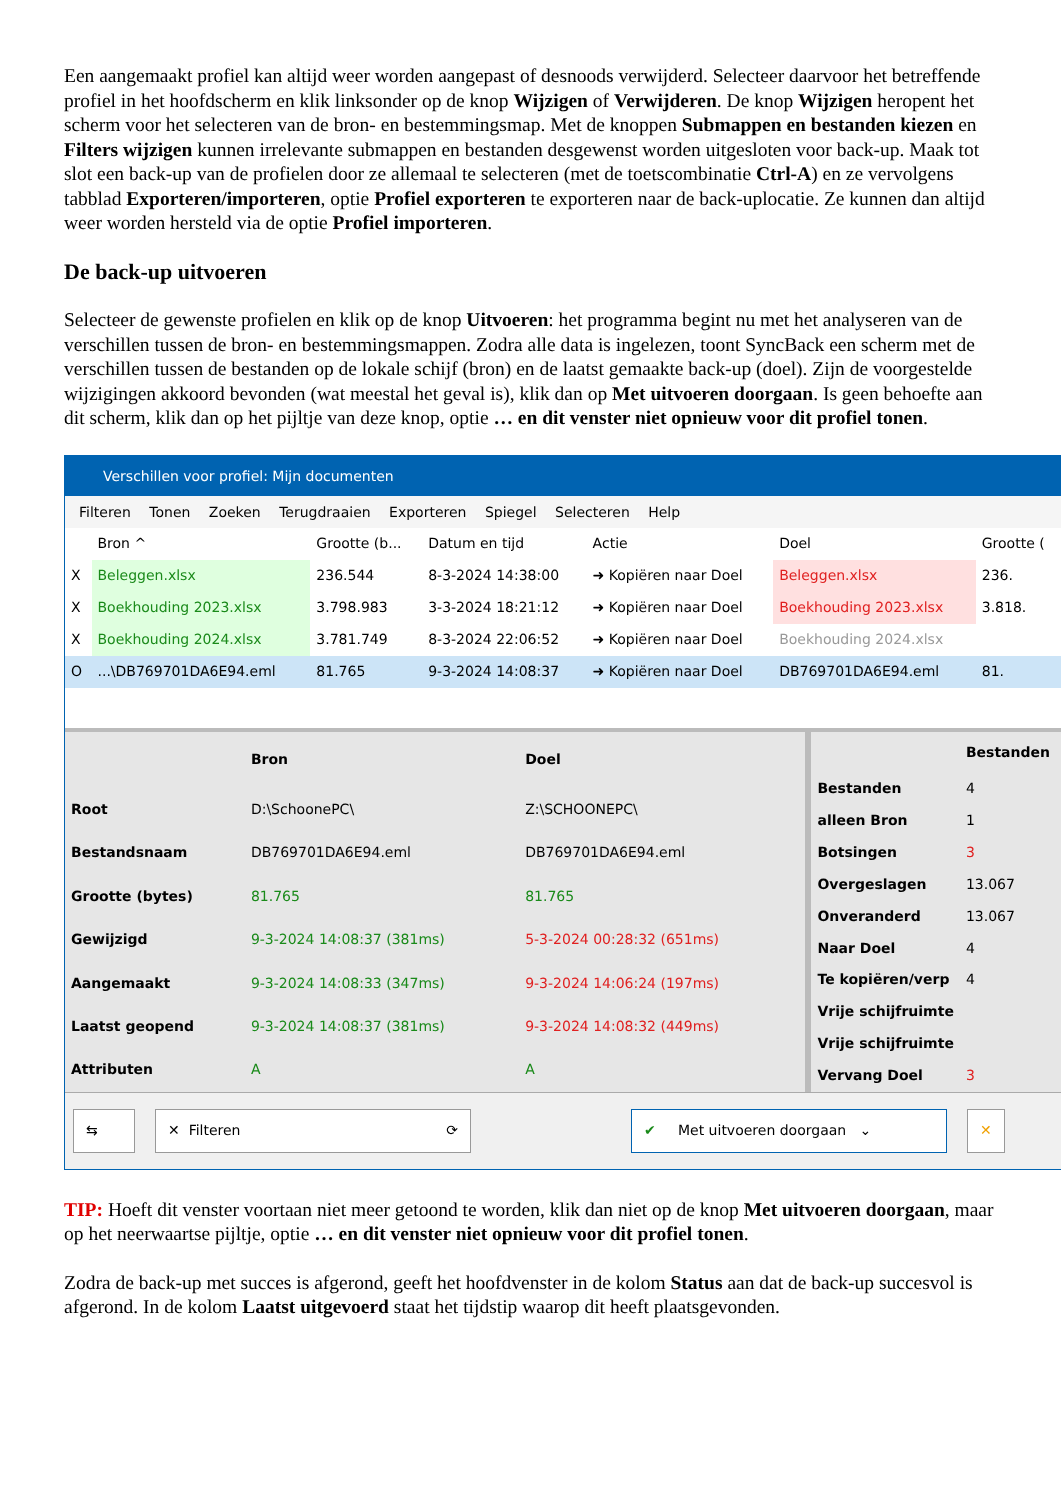Een aangemaakt profiel kan altijd weer worden aangepast of desnoods verwijderd. Selecteer daarvoor het betreffende profiel in het hoofdscherm en klik linksonder op de knop Wijzigen of Verwijderen. De knop Wijzigen heropent het scherm voor het selecteren van de bron- en bestemmingsmap. Met de knoppen Submappen en bestanden kiezen en Filters wijzigen kunnen irrelevante submappen en bestanden desgewenst worden uitgesloten voor back-up. Maak tot slot een back-up van de profielen door ze allemaal te selecteren (met de toetscombinatie Ctrl-A) en ze vervolgens tabblad Exporteren/importeren, optie Profiel exporteren te exporteren naar de back-uplocatie. Ze kunnen dan altijd weer worden hersteld via de optie Profiel importeren.
De back-up uitvoeren
Selecteer de gewenste profielen en klik op de knop Uitvoeren: het programma begint nu met het analyseren van de verschillen tussen de bron- en bestemmingsmappen. Zodra alle data is ingelezen, toont SyncBack een scherm met de verschillen tussen de bestanden op de lokale schijf (bron) en de laatst gemaakte back-up (doel). Zijn de voorgestelde wijzigingen akkoord bevonden (wat meestal het geval is), klik dan op Met uitvoeren doorgaan. Is geen behoefte aan dit scherm, klik dan op het pijltje van deze knop, optie … en dit venster niet opnieuw voor dit profiel tonen.
Verschillen voor profiel: Mijn documenten
Filteren Tonen Zoeken Terugdraaien Exporteren Spiegel Selecteren Help
| | Bron ^ | Grootte (b... | Datum en tijd | Actie | Doel | Grootte ( |
| --- | --- | --- | --- | --- | --- | --- |
| X | Beleggen.xlsx | 236.544 | 8-3-2024 14:38:00 | ➜ Kopiëren naar Doel | Beleggen.xlsx | 236. |
| X | Boekhouding 2023.xlsx | 3.798.983 | 3-3-2024 18:21:12 | ➜ Kopiëren naar Doel | Boekhouding 2023.xlsx | 3.818. |
| X | Boekhouding 2024.xlsx | 3.781.749 | 8-3-2024 22:06:52 | ➜ Kopiëren naar Doel | Boekhouding 2024.xlsx | |
| O | ...\DB769701DA6E94.eml | 81.765 | 9-3-2024 14:08:37 | ➜ Kopiëren naar Doel | DB769701DA6E94.eml | 81. |
| | Bron | Doel |
| --- | --- | --- |
| Root | D:\SchoonePC\ | Z:\SCHOONEPC\ |
| Bestandsnaam | DB769701DA6E94.eml | DB769701DA6E94.eml |
| Grootte (bytes) | 81.765 | 81.765 |
| Gewijzigd | 9-3-2024 14:08:37 (381ms) | 5-3-2024 00:28:32 (651ms) |
| Aangemaakt | 9-3-2024 14:08:33 (347ms) | 9-3-2024 14:06:24 (197ms) |
| Laatst geopend | 9-3-2024 14:08:37 (381ms) | 9-3-2024 14:08:32 (449ms) |
| Attributen | A | A |
| | Bestanden |
| --- | --- |
| Bestanden | 4 |
| alleen Bron | 1 |
| Botsingen | 3 |
| Overgeslagen | 13.067 |
| Onveranderd | 13.067 |
| Naar Doel | 4 |
| Te kopiëren/verp | 4 |
| Vrije schijfruimte | |
| Vrije schijfruimte | |
| Vervang Doel | 3 |
⇆ ✕ Filteren ⟳ ✔ Met uitvoeren doorgaan ⌄ ✕
TIP: Hoeft dit venster voortaan niet meer getoond te worden, klik dan niet op de knop Met uitvoeren doorgaan, maar op het neerwaartse pijltje, optie … en dit venster niet opnieuw voor dit profiel tonen.
Zodra de back-up met succes is afgerond, geeft het hoofdvenster in de kolom Status aan dat de back-up succesvol is afgerond. In de kolom Laatst uitgevoerd staat het tijdstip waarop dit heeft plaatsgevonden.